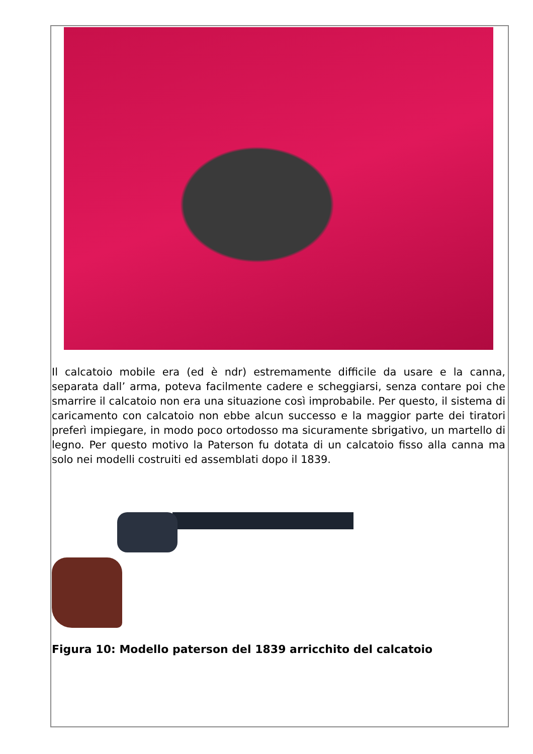Il calcatoio mobile era (ed è ndr) estremamente difficile da usare e la canna, separata dall’ arma, poteva facilmente cadere e scheggiarsi, senza contare poi che smarrire il calcatoio non era una situazione così improbabile. Per questo, il sistema di caricamento con calcatoio non ebbe alcun successo e la maggior parte dei tiratori preferì impiegare, in modo poco ortodosso ma sicuramente sbrigativo, un martello di legno. Per questo motivo la Paterson fu dotata di un calcatoio fisso alla canna ma solo nei modelli costruiti ed assemblati dopo il 1839.
Figura 10: Modello paterson del 1839 arricchito del calcatoio